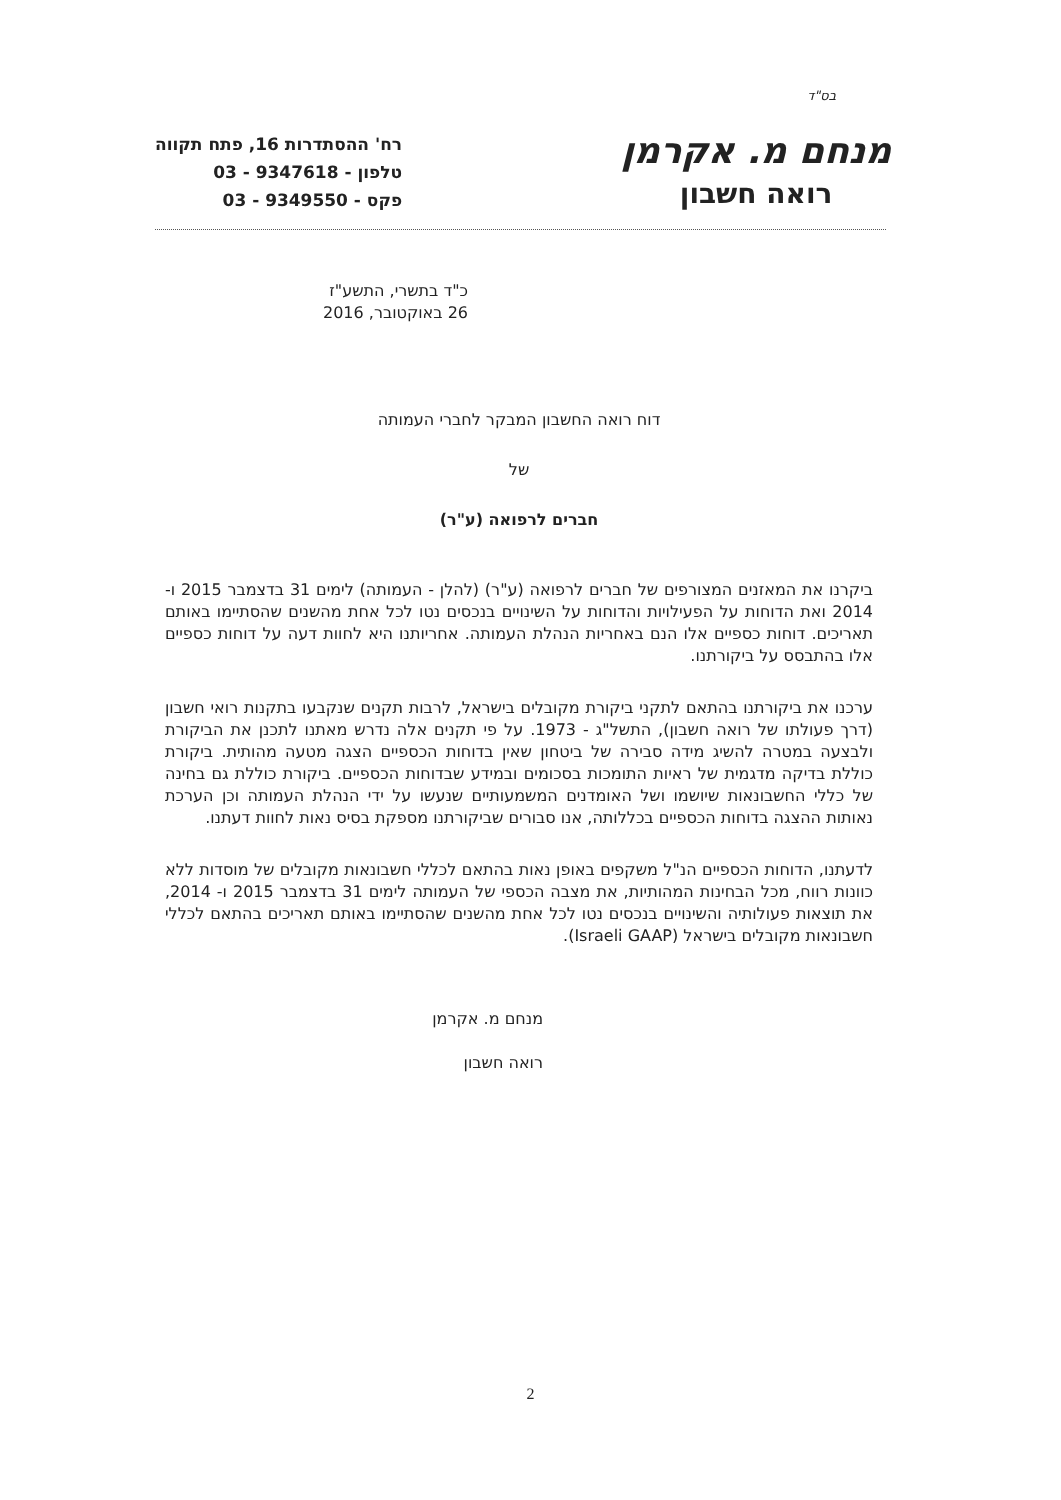בס"ד
מנחם מ. אקרמן
רואה חשבון
רח' ההסתדרות 16, פתח תקווה
טלפון - 9347618 - 03
פקס - 9349550 - 03
כ"ד בתשרי, התשע"ז
26 באוקטובר, 2016
דוח רואה החשבון המבקר לחברי העמותה
של
חברים לרפואה (ע"ר)
ביקרנו את המאזנים המצורפים של חברים לרפואה (ע"ר) (להלן - העמותה) לימים 31 בדצמבר 2015 ו- 2014 ואת הדוחות על הפעילויות והדוחות על השינויים בנכסים נטו לכל אחת מהשנים שהסתיימו באותם תאריכים. דוחות כספיים אלו הנם באחריות הנהלת העמותה. אחריותנו היא לחוות דעה על דוחות כספיים אלו בהתבסס על ביקורתנו.
ערכנו את ביקורתנו בהתאם לתקני ביקורת מקובלים בישראל, לרבות תקנים שנקבעו בתקנות רואי חשבון (דרך פעולתו של רואה חשבון), התשל"ג - 1973. על פי תקנים אלה נדרש מאתנו לתכנן את הביקורת ולבצעה במטרה להשיג מידה סבירה של ביטחון שאין בדוחות הכספיים הצגה מטעה מהותית. ביקורת כוללת בדיקה מדגמית של ראיות התומכות בסכומים ובמידע שבדוחות הכספיים. ביקורת כוללת גם בחינה של כללי החשבונאות שיושמו ושל האומדנים המשמעותיים שנעשו על ידי הנהלת העמותה וכן הערכת נאותות ההצגה בדוחות הכספיים בכללותה, אנו סבורים שביקורתנו מספקת בסיס נאות לחוות דעתנו.
לדעתנו, הדוחות הכספיים הנ"ל משקפים באופן נאות בהתאם לכללי חשבונאות מקובלים של מוסדות ללא כוונות רווח, מכל הבחינות המהותיות, את מצבה הכספי של העמותה לימים 31 בדצמבר 2015 ו- 2014, את תוצאות פעולותיה והשינויים בנכסים נטו לכל אחת מהשנים שהסתיימו באותם תאריכים בהתאם לכללי חשבונאות מקובלים בישראל (Israeli GAAP).
מנחם מ. אקרמן
רואה חשבון
2